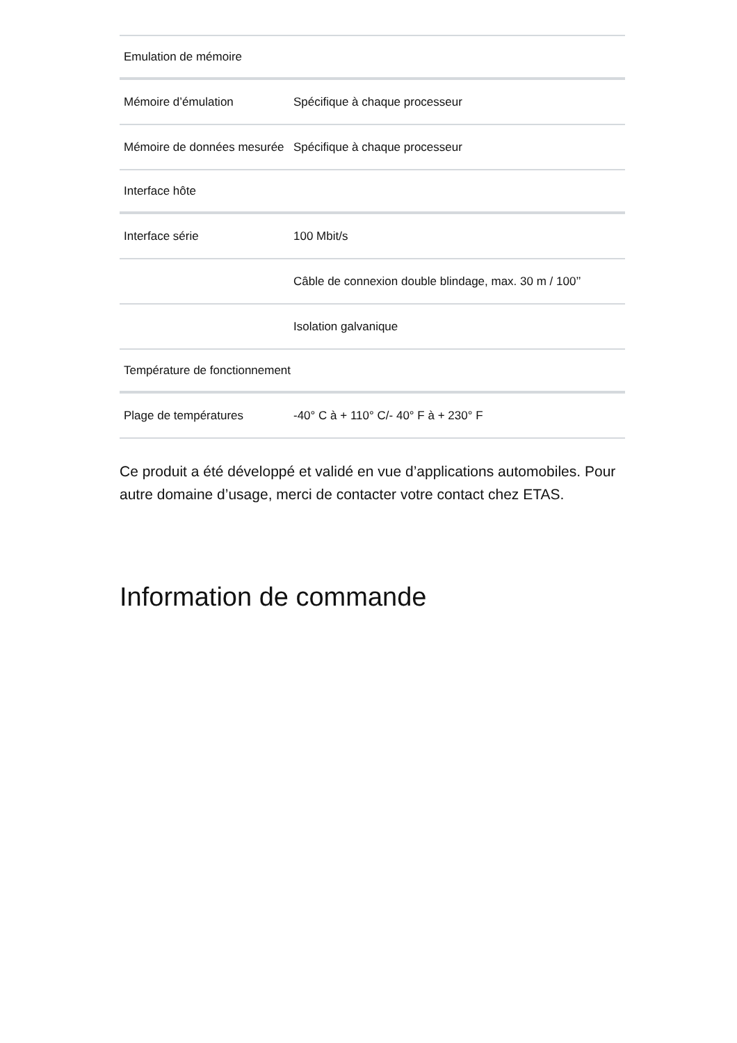| Emulation de mémoire | |
| Mémoire d’émulation | Spécifique à chaque processeur |
| Mémoire de données mesurée | Spécifique à chaque processeur |
| Interface hôte | |
| Interface série | 100 Mbit/s |
| | Câble de connexion double blindage, max. 30 m / 100’’ |
| | Isolation galvanique |
| Température de fonctionnement | |
| Plage de températures | -40° C à + 110° C/- 40° F à + 230° F |
Ce produit a été développé et validé en vue d’applications automobiles. Pour autre domaine d’usage, merci de contacter votre contact chez ETAS.
Information de commande